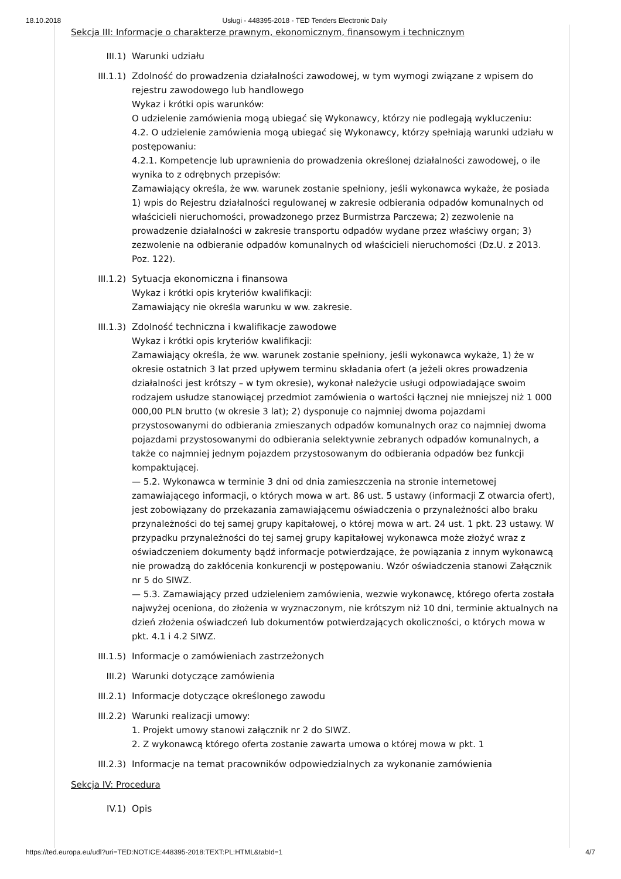18.10.2018 Usługi - 448395-2018 - TED Tenders Electronic Daily
Sekcja III: Informacje o charakterze prawnym, ekonomicznym, finansowym i technicznym
III.1) Warunki udziału
III.1.1) Zdolność do prowadzenia działalności zawodowej, w tym wymogi związane z wpisem do rejestru zawodowego lub handlowego
Wykaz i krótki opis warunków:
O udzielenie zamówienia mogą ubiegać się Wykonawcy, którzy nie podlegają wykluczeniu:
4.2. O udzielenie zamówienia mogą ubiegać się Wykonawcy, którzy spełniają warunki udziału w postępowaniu:
4.2.1. Kompetencje lub uprawnienia do prowadzenia określonej działalności zawodowej, o ile wynika to z odrębnych przepisów:
Zamawiający określa, że ww. warunek zostanie spełniony, jeśli wykonawca wykaże, że posiada 1) wpis do Rejestru działalności regulowanej w zakresie odbierania odpadów komunalnych od właścicieli nieruchomości, prowadzonego przez Burmistrza Parczewa; 2) zezwolenie na prowadzenie działalności w zakresie transportu odpadów wydane przez właściwy organ; 3) zezwolenie na odbieranie odpadów komunalnych od właścicieli nieruchomości (Dz.U. z 2013. Poz. 122).
III.1.2) Sytuacja ekonomiczna i finansowa
Wykaz i krótki opis kryteriów kwalifikacji:
Zamawiający nie określa warunku w ww. zakresie.
III.1.3) Zdolność techniczna i kwalifikacje zawodowe
Wykaz i krótki opis kryteriów kwalifikacji:
Zamawiający określa, że ww. warunek zostanie spełniony, jeśli wykonawca wykaże, 1) że w okresie ostatnich 3 lat przed upływem terminu składania ofert (a jeżeli okres prowadzenia działalności jest krótszy – w tym okresie), wykonał należycie usługi odpowiadające swoim rodzajem usłudze stanowiącej przedmiot zamówienia o wartości łącznej nie mniejszej niż 1 000 000,00 PLN brutto (w okresie 3 lat); 2) dysponuje co najmniej dwoma pojazdami przystosowanymi do odbierania zmieszanych odpadów komunalnych oraz co najmniej dwoma pojazdami przystosowanymi do odbierania selektywnie zebranych odpadów komunalnych, a także co najmniej jednym pojazdem przystosowanym do odbierania odpadów bez funkcji kompaktującej.
— 5.2. Wykonawca w terminie 3 dni od dnia zamieszczenia na stronie internetowej zamawiającego informacji, o których mowa w art. 86 ust. 5 ustawy (informacji Z otwarcia ofert), jest zobowiązany do przekazania zamawiającemu oświadczenia o przynależności albo braku przynależności do tej samej grupy kapitałowej, o której mowa w art. 24 ust. 1 pkt. 23 ustawy. W przypadku przynależności do tej samej grupy kapitałowej wykonawca może złożyć wraz z oświadczeniem dokumenty bądź informacje potwierdzające, że powiązania z innym wykonawcą nie prowadzą do zakłócenia konkurencji w postępowaniu. Wzór oświadczenia stanowi Załącznik nr 5 do SIWZ.
— 5.3. Zamawiający przed udzieleniem zamówienia, wezwie wykonawcę, którego oferta została najwyżej oceniona, do złożenia w wyznaczonym, nie krótszym niż 10 dni, terminie aktualnych na dzień złożenia oświadczeń lub dokumentów potwierdzających okoliczności, o których mowa w pkt. 4.1 i 4.2 SIWZ.
III.1.5) Informacje o zamówieniach zastrzeżonych
III.2) Warunki dotyczące zamówienia
III.2.1) Informacje dotyczące określonego zawodu
III.2.2) Warunki realizacji umowy:
1. Projekt umowy stanowi załącznik nr 2 do SIWZ.
2. Z wykonawcą którego oferta zostanie zawarta umowa o której mowa w pkt. 1
III.2.3) Informacje na temat pracowników odpowiedzialnych za wykonanie zamówienia
Sekcja IV: Procedura
IV.1) Opis
https://ted.europa.eu/udl?uri=TED:NOTICE:448395-2018:TEXT:PL:HTML&tabId=1 4/7